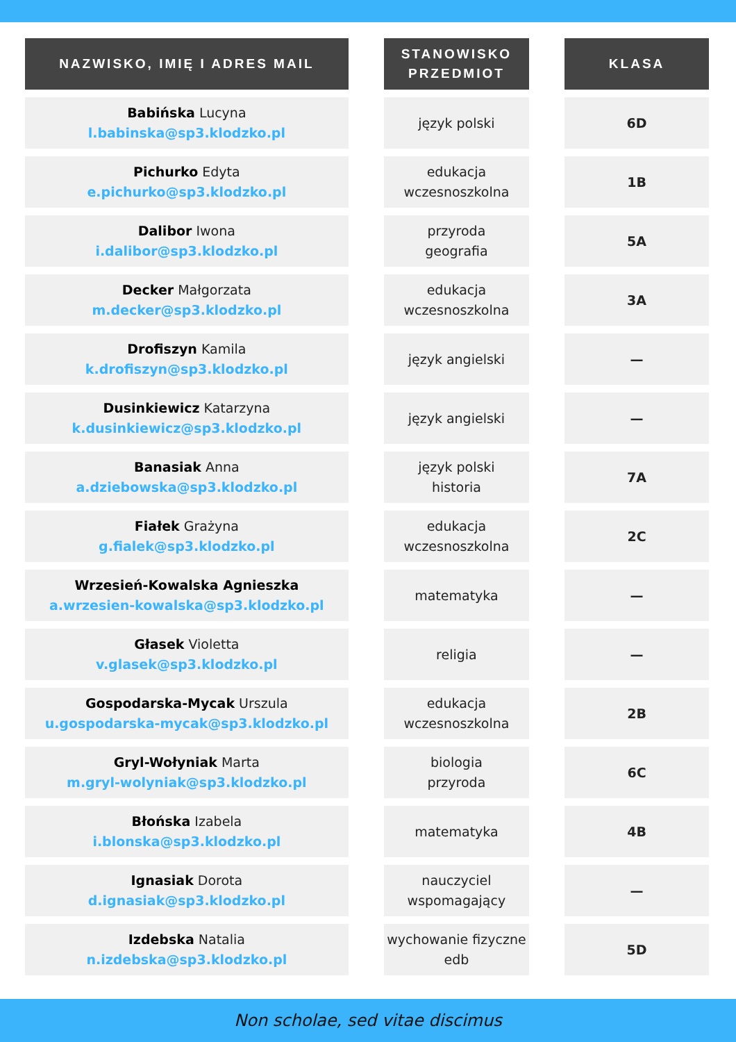| NAZWISKO, IMIĘ I ADRES MAIL | | STANOWISKO PRZEDMIOT | | KLASA |
| --- | --- | --- | --- | --- |
| Babińska Lucyna l.babinska@sp3.klodzko.pl | | język polski | | 6D |
| Pichurko Edyta e.pichurko@sp3.klodzko.pl | | edukacja wczesnoszkolna | | 1B |
| Dalibor Iwona i.dalibor@sp3.klodzko.pl | | przyroda geografia | | 5A |
| Decker Małgorzata m.decker@sp3.klodzko.pl | | edukacja wczesnoszkolna | | 3A |
| Drofiszyn Kamila k.drofiszyn@sp3.klodzko.pl | | język angielski | | — |
| Dusinkiewicz Katarzyna k.dusinkiewicz@sp3.klodzko.pl | | język angielski | | — |
| Banasiak Anna a.dziebowska@sp3.klodzko.pl | | język polski historia | | 7A |
| Fiałek Grażyna g.fialek@sp3.klodzko.pl | | edukacja wczesnoszkolna | | 2C |
| Wrzesień-Kowalska Agnieszka a.wrzesien-kowalska@sp3.klodzko.pl | | matematyka | | — |
| Głasek Violetta v.glasek@sp3.klodzko.pl | | religia | | — |
| Gospodarska-Mycak Urszula u.gospodarska-mycak@sp3.klodzko.pl | | edukacja wczesnoszkolna | | 2B |
| Gryl-Wołyniak Marta m.gryl-wolyniak@sp3.klodzko.pl | | biologia przyroda | | 6C |
| Błońska Izabela i.blonska@sp3.klodzko.pl | | matematyka | | 4B |
| Ignasiak Dorota d.ignasiak@sp3.klodzko.pl | | nauczyciel wspomagający | | — |
| Izdebska Natalia n.izdebska@sp3.klodzko.pl | | wychowanie fizyczne edb | | 5D |
Non scholae, sed vitae discimus